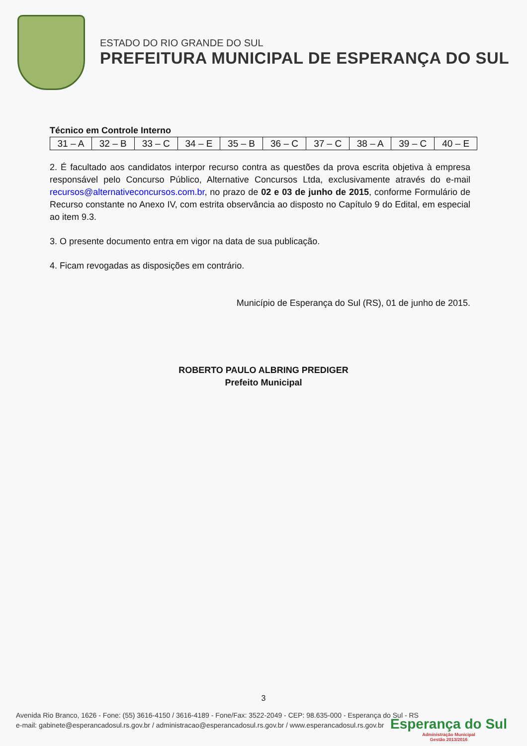ESTADO DO RIO GRANDE DO SUL
PREFEITURA MUNICIPAL DE ESPERANÇA DO SUL
Técnico em Controle Interno
| 31 – A | 32 – B | 33 – C | 34 – E | 35 – B | 36 – C | 37 – C | 38 – A | 39 – C | 40 – E |
2. É facultado aos candidatos interpor recurso contra as questões da prova escrita objetiva à empresa responsável pelo Concurso Público, Alternative Concursos Ltda, exclusivamente através do e-mail recursos@alternativeconcursos.com.br, no prazo de 02 e 03 de junho de 2015, conforme Formulário de Recurso constante no Anexo IV, com estrita observância ao disposto no Capítulo 9 do Edital, em especial ao item 9.3.
3. O presente documento entra em vigor na data de sua publicação.
4. Ficam revogadas as disposições em contrário.
Município de Esperança do Sul (RS), 01 de junho de 2015.
ROBERTO PAULO ALBRING PREDIGER
Prefeito Municipal
3
Avenida Rio Branco, 1626 - Fone: (55) 3616-4150 / 3616-4189 - Fone/Fax: 3522-2049 - CEP: 98.635-000 - Esperança do Sul - RS
e-mail: gabinete@esperancadosul.rs.gov.br / administracao@esperancadosul.rs.gov.br / www.esperancadosul.rs.gov.br
Esperança do Sul
Administração Municipal
Gestão 2013/2016